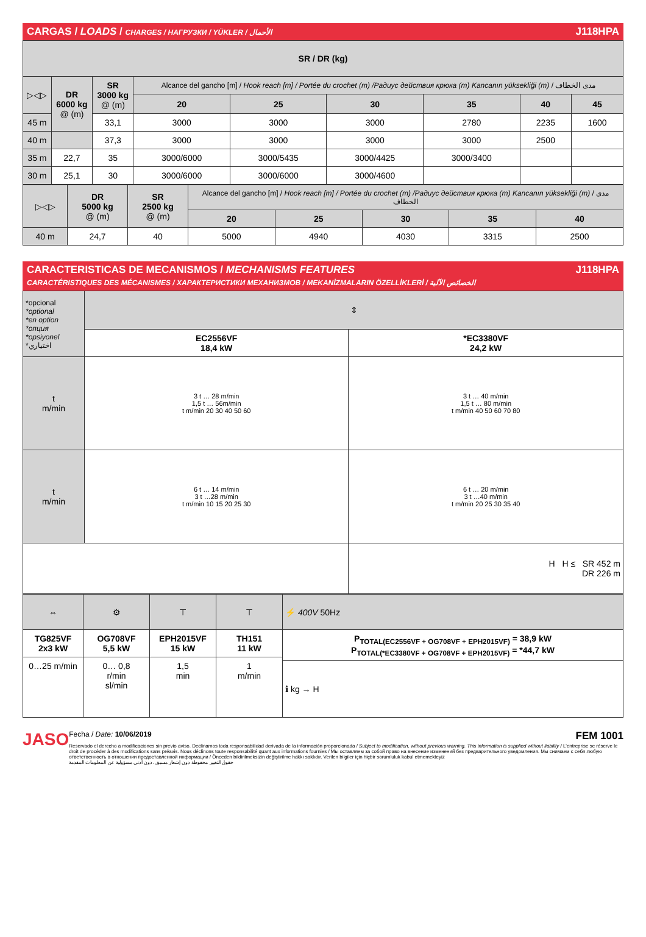CARGAS / LOADS / CHARGES / НАГРУЗКИ / YÜKLER / الأحمال J118HPA
| SR / DR (kg) | | | | | | | | |
| ▷◁▷ | DR 6000 kg @ (m) | SR 3000 kg @ (m) | Alcance del gancho [m] / Hook reach [m] / Portée du crochet (m) /Радиус действия крюка (m) Kancanın yüksekliği (m) / مدى الخطاف | | | | | |
| | | | 20 | 25 | 30 | 35 | 40 | 45 |
| 45 m | | 33,1 | 3000 | 3000 | 3000 | 2780 | 2235 | 1600 |
| 40 m | | 37,3 | 3000 | 3000 | 3000 | 3000 | 2500 | |
| 35 m | 22,7 | 35 | 3000/6000 | 3000/5435 | 3000/4425 | 3000/3400 | | |
| 30 m | 25,1 | 30 | 3000/6000 | 3000/6000 | 3000/4600 | | | |
| ▷◁▷ | DR 5000 kg @ (m) | SR 2500 kg @ (m) | Alcance del gancho [m] / Hook reach [m] / Portée du crochet (m) /Радиус действия крюка (m) Kancanın yüksekliği (m) / مدى الخطاف | | | | |
| | | | 20 | 25 | 30 | 35 | 40 |
| 40 m | 24,7 | 40 | 5000 | 4940 | 4030 | 3315 | 2500 |
CARACTERISTICAS DE MECANISMOS / MECHANISMS FEATURES
CARACTÉRISTIQUES DES MÉCANISMES / ХАРАКТЕРИСТИКИ МЕХАНИЗМОВ / MEKANİZMALARIN ÖZELLİKLERİ / الخصائص الآلية J118HPA
| *opcional *optional *en option *опция *opsiyonel *اختياري | ⇕ | |
| | EC2556VF 18,4 kW | *EC3380VF 24,2 kW |
| t m/min | 3 t … 28 m/min 1,5 t … 56m/min t m/min 20 30 40 50 60 | 3 t … 40 m/min 1,5 t … 80 m/min t m/min 40 50 60 70 80 |
| t m/min | 6 t … 14 m/min 3 t …28 m/min t m/min 10 15 20 25 30 | 6 t … 20 m/min 3 t …40 m/min t m/min 20 25 30 35 40 |
| | | H H ≤ SR 452 m DR 226 m |
| ⇔ | ⚙ | ⊤ | ⊤ | ⚡ 400V 50Hz |
| TG825VF 2x3 kW | OG708VF 5,5 kW | EPH2015VF 15 kW | TH151 11 kW | P<sub>TOTAL(EC2556VF + OG708VF + EPH2015VF)</sub> = 38,9 kW P<sub>TOTAL(*EC3380VF + OG708VF + EPH2015VF)</sub> = *44,7 kW |
| 0…25 m/min | 0… 0,8 r/min sl/min | 1,5 min | 1 m/min | |
| | | | | ℹ kg → H |
JASO
Fecha / Date: 10/06/2019 FEM 1001
Reservado el derecho a modificaciones sin previo aviso. Declinamos toda responsabilidad derivada de la información proporcionada / Subject to modification, without previous warning. This information is supplied without liability / L'entreprise se réserve le droit de procéder à des modifications sans préavis. Nous déclinons toute responsabilité quant aux informations fournies / Мы оставляем за собой право на внесение изменений без предварительного уведомления. Мы снимаем с себя любую ответственность в отношении предоставленной информации / Önceden bildirilmeksizin değiştirilme hakkı saklıdır. Verilen bilgiler için hiçbir sorumluluk kabul etmemekteyiz
حقوق التغيير محفوظة دون إشعار مسبق .دون أدنى مسؤولية عن المعلومات المقدمة